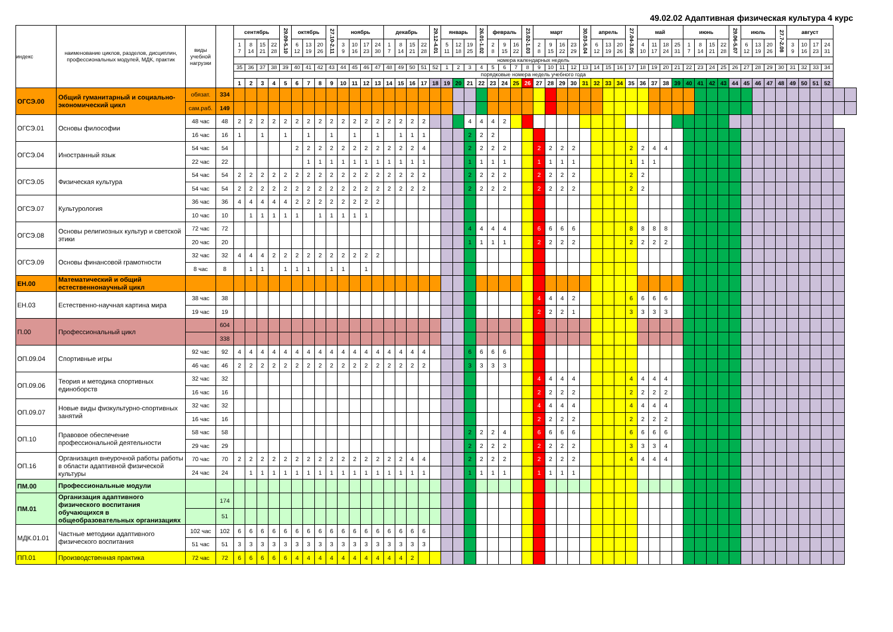49.02.02 Адаптивная физическая культура 4 курс
| индекс | наименование циклов, разделов, дисциплин, профессиональных модулей, МДК, практик | виды учебной нагрузки | | сентябрь | | | | 29.09-5.10 | октябрь | | | 27.10-2.11 | ноябрь | | | | декабрь | | | | 29.12-4.01 | январь | | | 26.01-1.02 | февраль | | | 23.02-1.03 | март | | | | 30.03-5.04 | апрель | | | 27.04-3.05 | май | | | | июнь | | | | 29.06-5.07 | июль | | | 27.7-2.08 | август | | | | | |
| --- | --- | --- | --- | --- | --- | --- | --- | --- | --- | --- | --- | --- | --- | --- | --- | --- | --- | --- | --- | --- | --- | --- | --- | --- | --- | --- | --- | --- | --- | --- | --- | --- | --- | --- | --- | --- | --- | --- | --- | --- | --- | --- | --- | --- | --- | --- | --- | --- | --- | --- | --- | --- | --- | --- | --- | --- | --- |
| | | | | 1 7 | 8 14 | 15 21 | 22 28 | | 6 12 | 13 19 | 20 26 | | 3 9 | 10 16 | 17 23 | 24 30 | 1 7 | 8 14 | 15 21 | 22 28 | | 5 11 | 12 18 | 19 25 | | 2 8 | 9 15 | 16 22 | | 2 8 | 9 15 | 16 22 | 23 29 | | 6 12 | 13 19 | 20 26 | | 4 10 | 11 17 | 18 24 | 25 31 | 1 7 | 8 14 | 15 21 | 22 28 | | 6 12 | 13 19 | 20 26 | | 3 9 | 10 16 | 17 23 | 24 31 | | |
| | | | | номера календарных недель | | | | | | | | | | | | | | | | | | | | | | | | | | | | | | | | | | | | | | | | | | | | | | | | | | | | | |
| | | | | 35 | 36 | 37 | 38 | 39 | 40 | 41 | 42 | 43 | 44 | 45 | 46 | 47 | 48 | 49 | 50 | 51 | 52 | 1 | 2 | 3 | 4 | 5 | 6 | 7 | 8 | 9 | 10 | 11 | 12 | 13 | 14 | 15 | 16 | 17 | 18 | 19 | 20 | 21 | 22 | 23 | 24 | 25 | 26 | 27 | 28 | 29 | 30 | 31 | 32 | 33 | 34 | | |
| | | | | порядковые номера недель учебного года | | | | | | | | | | | | | | | | | | | | | | | | | | | | | | | | | | | | | | | | | | | | | | | | | | | | | |
| | | | | 1 | 2 | 3 | 4 | 5 | 6 | 7 | 8 | 9 | 10 | 11 | 12 | 13 | 14 | 15 | 16 | 17 | 18 | 19 | 20 | 21 | 22 | 23 | 24 | 25 | 26 | 27 | 28 | 29 | 30 | 31 | 32 | 33 | 34 | 35 | 36 | 37 | 38 | 39 | 40 | 41 | 42 | 43 | 44 | 45 | 46 | 47 | 48 | 49 | 50 | 51 | 52 | | |
| ОГСЭ.00 | Общий гуманитарный и социально-экономический цикл | обязат. | 334 | | | | | | | | | | | | | | | | | | | | | | | | | | | | | | | | | | | | | | | | | | | | | | | | | | | | | | |
| | | сам.раб. | 149 | | | | | | | | | | | | | | | | | | | | | | | | | | | | | | | | | | | | | | | | | | | | | | | | | | | | | | |
| ОГСЭ.01 | Основы философии | 48 час | 48 | 2 | 2 | 2 | 2 | 2 | 2 | 2 | 2 | 2 | 2 | 2 | 2 | 2 | 2 | 2 | 2 | 2 | | | | 4 | 4 | 4 | 2 | | | | | | | | | | | | | | | | | | | | | | | | | | | | | | |
| | | 16 час | 16 | 1 | | 1 | | 1 | | 1 | | 1 | | 1 | | 1 | | 1 | 1 | 1 | | | | 2 | 2 | 2 | | | | | | | | | | | | | | | | | | | | | | | | | | | | | | | |
| ОГСЭ.04 | Иностранный язык | 54 час | 54 | | | | | | 2 | 2 | 2 | 2 | 2 | 2 | 2 | 2 | 2 | 2 | 2 | 4 | | | | 2 | 2 | 2 | 2 | | | 2 | 2 | 2 | 2 | | | | | 2 | 2 | 4 | 4 | | | | | | | | | | | | | | | | |
| | | 22 час | 22 | | | | | | | 1 | 1 | 1 | 1 | 1 | 1 | 1 | 1 | 1 | 1 | 1 | | | | 1 | 1 | 1 | 1 | | | 1 | 1 | 1 | 1 | | | | | 1 | 1 | 1 | | | | | | | | | | | | | | | | | |
| ОГСЭ.05 | Физическая культура | 54 час | 54 | 2 | 2 | 2 | 2 | 2 | 2 | 2 | 2 | 2 | 2 | 2 | 2 | 2 | 2 | 2 | 2 | 2 | | | | 2 | 2 | 2 | 2 | | | 2 | 2 | 2 | 2 | | | | | 2 | 2 | | | | | | | | | | | | | | | | | | |
| | | 54 час | 54 | 2 | 2 | 2 | 2 | 2 | 2 | 2 | 2 | 2 | 2 | 2 | 2 | 2 | 2 | 2 | 2 | 2 | | | | 2 | 2 | 2 | 2 | | | 2 | 2 | 2 | 2 | | | | | 2 | 2 | | | | | | | | | | | | | | | | | | |
| ОГСЭ.07 | Культурология | 36 час | 36 | 4 | 4 | 4 | 4 | 4 | 2 | 2 | 2 | 2 | 2 | 2 | 2 | 2 | | | | | | | | | | | | | | | | | | | | | | | | | | | | | | | | | | | | | | | | | |
| | | 10 час | 10 | | 1 | 1 | 1 | 1 | 1 | | 1 | 1 | 1 | 1 | 1 | | | | | | | | | | | | | | | | | | | | | | | | | | | | | | | | | | | | | | | | | | |
| ОГСЭ.08 | Основы религиозных культур и светской этики | 72 час | 72 | | | | | | | | | | | | | | | | | | | | | 4 | 4 | 4 | 4 | | | 6 | 6 | 6 | 6 | | | | | 8 | 8 | 8 | 8 | | | | | | | | | | | | | | | | |
| | | 20 час | 20 | | | | | | | | | | | | | | | | | | | | | 1 | 1 | 1 | 1 | | | 2 | 2 | 2 | 2 | | | | | 2 | 2 | 2 | 2 | | | | | | | | | | | | | | | | |
| ОГСЭ.09 | Основы финансовой грамотности | 32 час | 32 | 4 | 4 | 4 | 2 | 2 | 2 | 2 | 2 | 2 | 2 | 2 | 2 | 2 | | | | | | | | | | | | | | | | | | | | | | | | | | | | | | | | | | | | | | | | | |
| | | 8 час | 8 | | 1 | 1 | | 1 | 1 | 1 | | 1 | 1 | | 1 | | | | | | | | | | | | | | | | | | | | | | | | | | | | | | | | | | | | | | | | | | |
| ЕН.00 | Математический и общий естественнонаучный цикл | | | | | | | | | | | | | | | | | | | | | | | | | | | | | | | | | | | | | | | | | | | | | | | | | | | | | | | | |
| ЕН.03 | Естественно-научная картина мира | 38 час | 38 | | | | | | | | | | | | | | | | | | | | | | | | | | | 4 | 4 | 4 | 2 | | | | | 6 | 6 | 6 | 6 | | | | | | | | | | | | | | | | |
| | | 19 час | 19 | | | | | | | | | | | | | | | | | | | | | | | | | | | 2 | 2 | 2 | 1 | | | | | 3 | 3 | 3 | 3 | | | | | | | | | | | | | | | | |
| П.00 | Профессиональный цикл | | 604 | | | | | | | | | | | | | | | | | | | | | | | | | | | | | | | | | | | | | | | | | | | | | | | | | | | | | | |
| | | | 338 | | | | | | | | | | | | | | | | | | | | | | | | | | | | | | | | | | | | | | | | | | | | | | | | | | | | | | |
| ОП.09.04 | Спортивные игры | 92 час | 92 | 4 | 4 | 4 | 4 | 4 | 4 | 4 | 4 | 4 | 4 | 4 | 4 | 4 | 4 | 4 | 4 | 4 | | | | 6 | 6 | 6 | 6 | | | | | | | | | | | | | | | | | | | | | | | | | | | | | | |
| | | 46 час | 46 | 2 | 2 | 2 | 2 | 2 | 2 | 2 | 2 | 2 | 2 | 2 | 2 | 2 | 2 | 2 | 2 | 2 | | | | 3 | 3 | 3 | 3 | | | | | | | | | | | | | | | | | | | | | | | | | | | | | | |
| ОП.09.06 | Теория и методика спортивных единоборств | 32 час | 32 | | | | | | | | | | | | | | | | | | | | | | | | | | | 4 | 4 | 4 | 4 | | | | | 4 | 4 | 4 | 4 | | | | | | | | | | | | | | | | |
| | | 16 час | 16 | | | | | | | | | | | | | | | | | | | | | | | | | | | 2 | 2 | 2 | 2 | | | | | 2 | 2 | 2 | 2 | | | | | | | | | | | | | | | | |
| ОП.09.07 | Новые виды физкультурно-спортивных занятий | 32 час | 32 | | | | | | | | | | | | | | | | | | | | | | | | | | | 4 | 4 | 4 | 4 | | | | | 4 | 4 | 4 | 4 | | | | | | | | | | | | | | | | |
| | | 16 час | 16 | | | | | | | | | | | | | | | | | | | | | | | | | | | 2 | 2 | 2 | 2 | | | | | 2 | 2 | 2 | 2 | | | | | | | | | | | | | | | | |
| ОП.10 | Правовое обеспечение профессиональной деятельности | 58 час | 58 | | | | | | | | | | | | | | | | | | | | | 2 | 2 | 2 | 4 | | | 6 | 6 | 6 | 6 | | | | | 6 | 6 | 6 | 6 | | | | | | | | | | | | | | | | |
| | | 29 час | 29 | | | | | | | | | | | | | | | | | | | | | 2 | 2 | 2 | 2 | | | 2 | 2 | 2 | 2 | | | | | 3 | 3 | 3 | 4 | | | | | | | | | | | | | | | | |
| ОП.16 | Организация внеурочной работы работы в области адаптивной физической культуры | 70 час | 70 | 2 | 2 | 2 | 2 | 2 | 2 | 2 | 2 | 2 | 2 | 2 | 2 | 2 | 2 | 2 | 4 | 4 | | | | 2 | 2 | 2 | 2 | | | 2 | 2 | 2 | 2 | | | | | 4 | 4 | 4 | 4 | | | | | | | | | | | | | | | | |
| | | 24 час | 24 | | 1 | 1 | 1 | 1 | 1 | 1 | 1 | 1 | 1 | 1 | 1 | 1 | 1 | 1 | 1 | 1 | | | | 1 | 1 | 1 | 1 | | | 1 | 1 | 1 | 1 | | | | | | | | | | | | | | | | | | | | | | | | |
| ПМ.00 | Профессиональные модули | | | | | | | | | | | | | | | | | | | | | | | | | | | | | | | | | | | | | | | | | | | | | | | | | | | | | | | | |
| ПМ.01 | Организация адаптивного физического воспитания обучающихся в общеобразовательных организациях | | 174 | | | | | | | | | | | | | | | | | | | | | | | | | | | | | | | | | | | | | | | | | | | | | | | | | | | | | | |
| | | | 51 | | | | | | | | | | | | | | | | | | | | | | | | | | | | | | | | | | | | | | | | | | | | | | | | | | | | | | |
| МДК.01.01 | Частные методики адаптивного физического воспитания | 102 час | 102 | 6 | 6 | 6 | 6 | 6 | 6 | 6 | 6 | 6 | 6 | 6 | 6 | 6 | 6 | 6 | 6 | 6 | | | | | | | | | | | | | | | | | | | | | | | | | | | | | | | | | | | | | |
| | | 51 час | 51 | 3 | 3 | 3 | 3 | 3 | 3 | 3 | 3 | 3 | 3 | 3 | 3 | 3 | 3 | 3 | 3 | 3 | | | | | | | | | | | | | | | | | | | | | | | | | | | | | | | | | | | | | |
| ПП.01 | Производственная практика | 72 час | 72 | 6 | 6 | 6 | 6 | 6 | 4 | 4 | 4 | 4 | 4 | 4 | 4 | 4 | 4 | 4 | 2 | | | | | | | | | | | | | | | | | | | | | | | | | | | | | | | | | | | | | | |